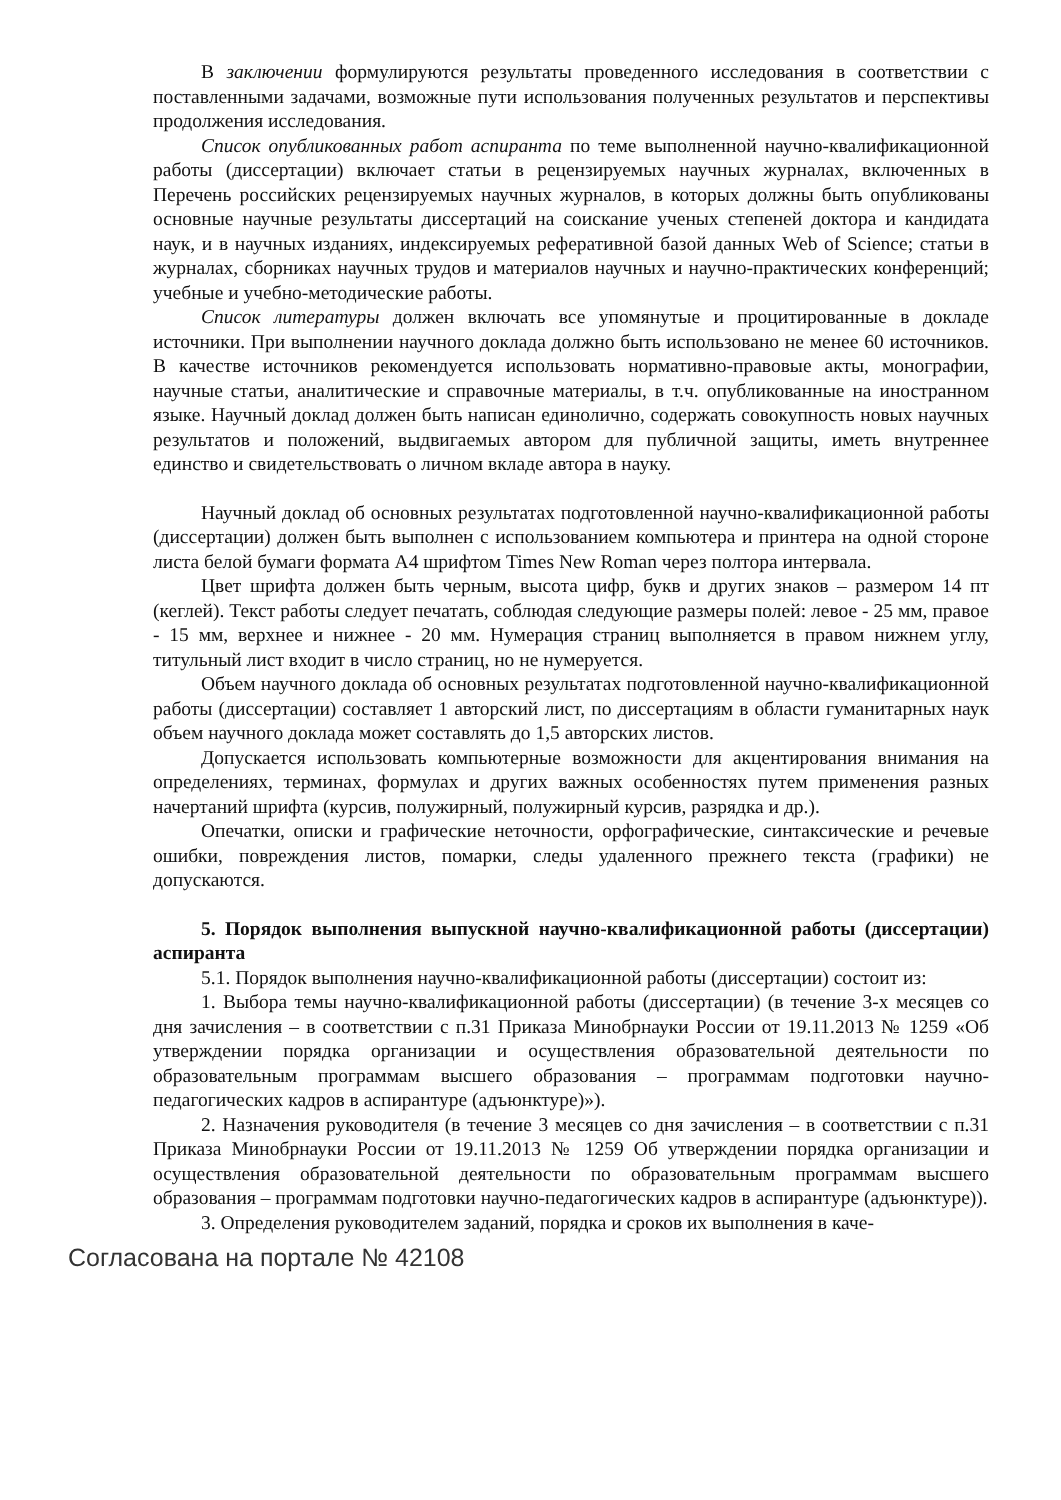В заключении формулируются результаты проведенного исследования в соответствии с поставленными задачами, возможные пути использования полученных результатов и перспективы продолжения исследования.
Список опубликованных работ аспиранта по теме выполненной научно-квалификационной работы (диссертации) включает статьи в рецензируемых научных журналах, включенных в Перечень российских рецензируемых научных журналов, в которых должны быть опубликованы основные научные результаты диссертаций на соискание ученых степеней доктора и кандидата наук, и в научных изданиях, индексируемых реферативной базой данных Web of Science; статьи в журналах, сборниках научных трудов и материалов научных и научно-практических конференций; учебные и учебно-методические работы.
Список литературы должен включать все упомянутые и процитированные в докладе источники. При выполнении научного доклада должно быть использовано не менее 60 источников. В качестве источников рекомендуется использовать нормативно-правовые акты, монографии, научные статьи, аналитические и справочные материалы, в т.ч. опубликованные на иностранном языке. Научный доклад должен быть написан единолично, содержать совокупность новых научных результатов и положений, выдвигаемых автором для публичной защиты, иметь внутреннее единство и свидетельствовать о личном вкладе автора в науку.
Научный доклад об основных результатах подготовленной научно-квалификационной работы (диссертации) должен быть выполнен с использованием компьютера и принтера на одной стороне листа белой бумаги формата А4 шрифтом Times New Roman через полтора интервала.
Цвет шрифта должен быть черным, высота цифр, букв и других знаков – размером 14 пт (кеглей). Текст работы следует печатать, соблюдая следующие размеры полей: левое - 25 мм, правое - 15 мм, верхнее и нижнее - 20 мм. Нумерация страниц выполняется в правом нижнем углу, титульный лист входит в число страниц, но не нумеруется.
Объем научного доклада об основных результатах подготовленной научно-квалификационной работы (диссертации) составляет 1 авторский лист, по диссертациям в области гуманитарных наук объем научного доклада может составлять до 1,5 авторских листов.
Допускается использовать компьютерные возможности для акцентирования внимания на определениях, терминах, формулах и других важных особенностях путем применения разных начертаний шрифта (курсив, полужирный, полужирный курсив, разрядка и др.).
Опечатки, описки и графические неточности, орфографические, синтаксические и речевые ошибки, повреждения листов, помарки, следы удаленного прежнего текста (графики) не допускаются.
5. Порядок выполнения выпускной научно-квалификационной работы (диссертации) аспиранта
5.1. Порядок выполнения научно-квалификационной работы (диссертации) состоит из:
1. Выбора темы научно-квалификационной работы (диссертации) (в течение 3-х месяцев со дня зачисления – в соответствии с п.31 Приказа Минобрнауки России от 19.11.2013 № 1259 «Об утверждении порядка организации и осуществления образовательной деятельности по образовательным программам высшего образования – программам подготовки научно-педагогических кадров в аспирантуре (адъюнктуре)»).
2. Назначения руководителя (в течение 3 месяцев со дня зачисления – в соответствии с п.31 Приказа Минобрнауки России от 19.11.2013 № 1259 Об утверждении порядка организации и осуществления образовательной деятельности по образовательным программам высшего образования – программам подготовки научно-педагогических кадров в аспирантуре (адъюнктуре)).
3. Определения руководителем заданий, порядка и сроков их выполнения в каче-
Согласована на портале № 42108